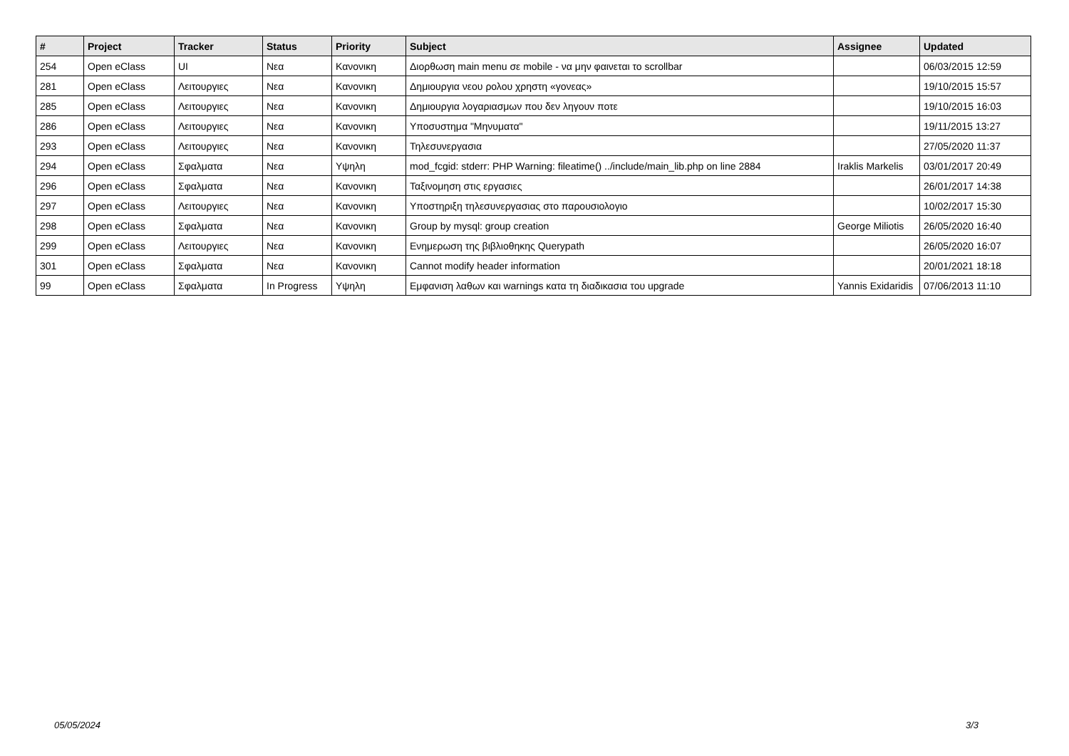| # | Project | Tracker | Status | Priority | Subject | Assignee | Updated |
| --- | --- | --- | --- | --- | --- | --- | --- |
| 254 | Open eClass | UI | Νεα | Κανονικη | Διορθωση main menu σε mobile - να μην φαινεται το scrollbar | | 06/03/2015 12:59 |
| 281 | Open eClass | Λειτουργιες | Νεα | Κανονικη | Δημιουργια νεου ρολου χρηστη «γονεας» | | 19/10/2015 15:57 |
| 285 | Open eClass | Λειτουργιες | Νεα | Κανονικη | Δημιουργια λογαριασμων που δεν ληγουν ποτε | | 19/10/2015 16:03 |
| 286 | Open eClass | Λειτουργιες | Νεα | Κανονικη | Υποσυστημα "Μηνυματα" | | 19/11/2015 13:27 |
| 293 | Open eClass | Λειτουργιες | Νεα | Κανονικη | Τηλεσυνεργασια | | 27/05/2020 11:37 |
| 294 | Open eClass | Σφαλματα | Νεα | Υψηλη | mod_fcgid: stderr: PHP Warning: fileatime() ../include/main_lib.php on line 2884 | Iraklis Markelis | 03/01/2017 20:49 |
| 296 | Open eClass | Σφαλματα | Νεα | Κανονικη | Ταξινομηση στις εργασιες | | 26/01/2017 14:38 |
| 297 | Open eClass | Λειτουργιες | Νεα | Κανονικη | Υποστηριξη τηλεσυνεργασιας στο παρουσιολογιο | | 10/02/2017 15:30 |
| 298 | Open eClass | Σφαλματα | Νεα | Κανονικη | Group by mysql: group creation | George Miliotis | 26/05/2020 16:40 |
| 299 | Open eClass | Λειτουργιες | Νεα | Κανονικη | Ενημερωση της βιβλιοθηκης Querypath | | 26/05/2020 16:07 |
| 301 | Open eClass | Σφαλματα | Νεα | Κανονικη | Cannot modify header information | | 20/01/2021 18:18 |
| 99 | Open eClass | Σφαλματα | In Progress | Υψηλη | Εμφανιση λαθων και warnings κατα τη διαδικασια του upgrade | Yannis Exidaridis | 07/06/2013 11:10 |
05/05/2024 3/3